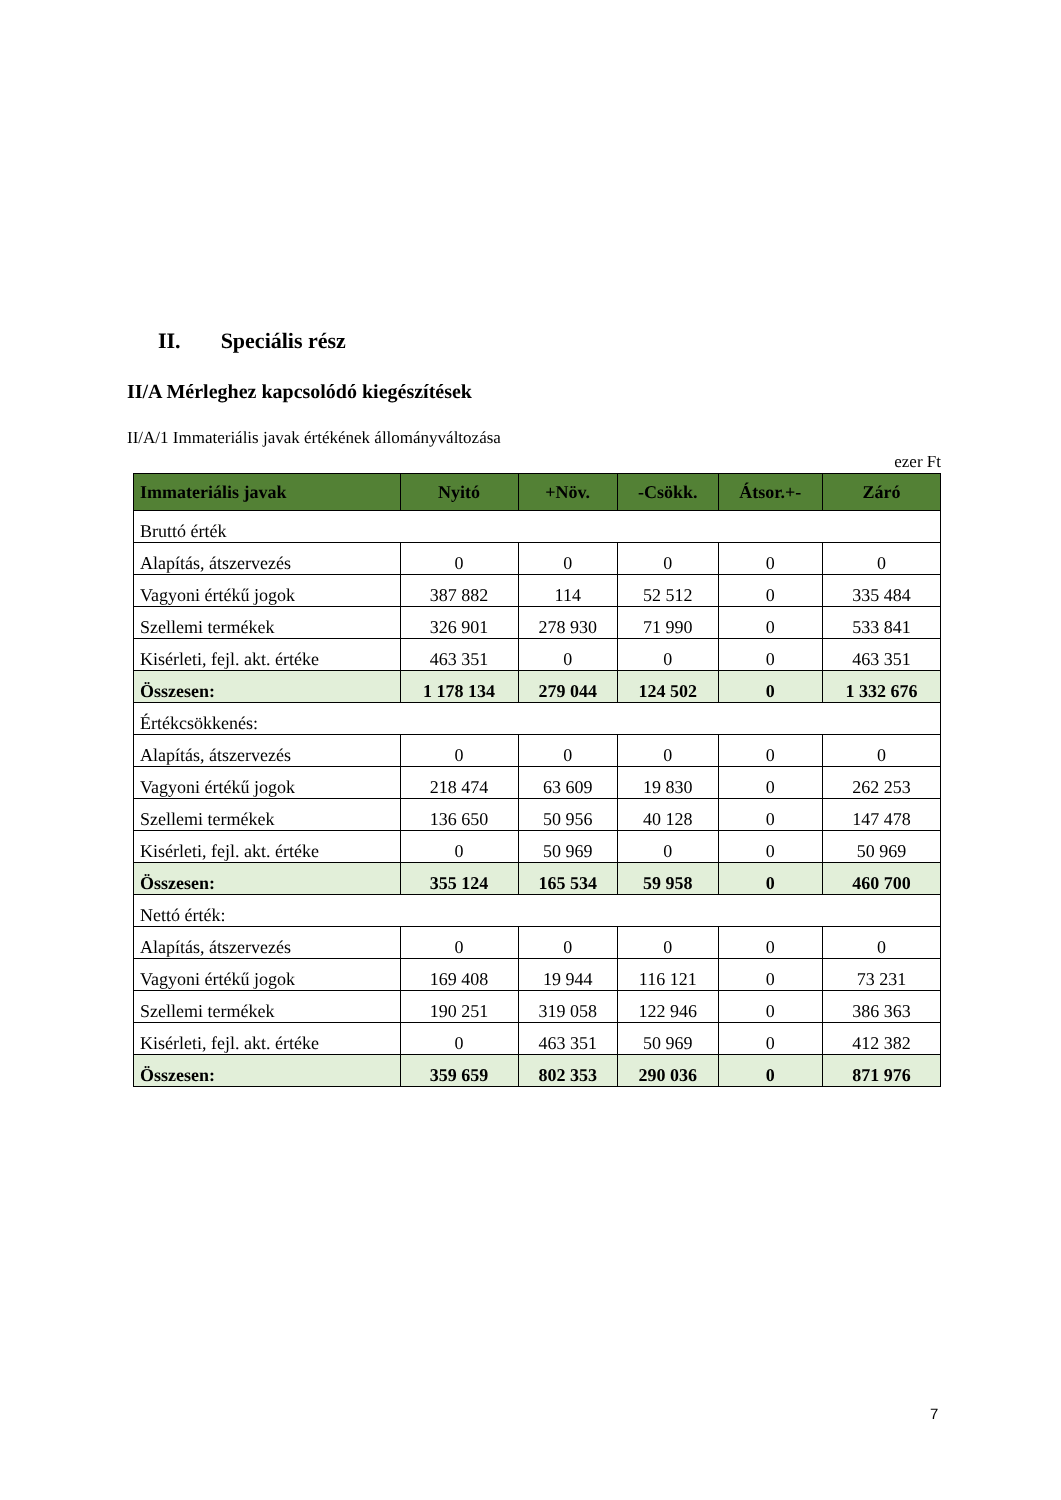II. Speciális rész
II/A Mérleghez kapcsolódó kiegészítések
II/A/1 Immateriális javak értékének állományváltozása
ezer Ft
| Immateriális javak | Nyitó | +Növ. | -Csökk. | Átsor.+- | Záró |
| --- | --- | --- | --- | --- | --- |
| Bruttó érték | | | | | |
| Alapítás, átszervezés | 0 | 0 | 0 | 0 | 0 |
| Vagyoni értékű jogok | 387 882 | 114 | 52 512 | 0 | 335 484 |
| Szellemi termékek | 326 901 | 278 930 | 71 990 | 0 | 533 841 |
| Kisérleti, fejl. akt. értéke | 463 351 | 0 | 0 | 0 | 463 351 |
| Összesen: | 1 178 134 | 279 044 | 124 502 | 0 | 1 332 676 |
| Értékcsökkenés: | | | | | |
| Alapítás, átszervezés | 0 | 0 | 0 | 0 | 0 |
| Vagyoni értékű jogok | 218 474 | 63 609 | 19 830 | 0 | 262 253 |
| Szellemi termékek | 136 650 | 50 956 | 40 128 | 0 | 147 478 |
| Kisérleti, fejl. akt. értéke | 0 | 50 969 | 0 | 0 | 50 969 |
| Összesen: | 355 124 | 165 534 | 59 958 | 0 | 460 700 |
| Nettó érték: | | | | | |
| Alapítás, átszervezés | 0 | 0 | 0 | 0 | 0 |
| Vagyoni értékű jogok | 169 408 | 19 944 | 116 121 | 0 | 73 231 |
| Szellemi termékek | 190 251 | 319 058 | 122 946 | 0 | 386 363 |
| Kisérleti, fejl. akt. értéke | 0 | 463 351 | 50 969 | 0 | 412 382 |
| Összesen: | 359 659 | 802 353 | 290 036 | 0 | 871 976 |
7